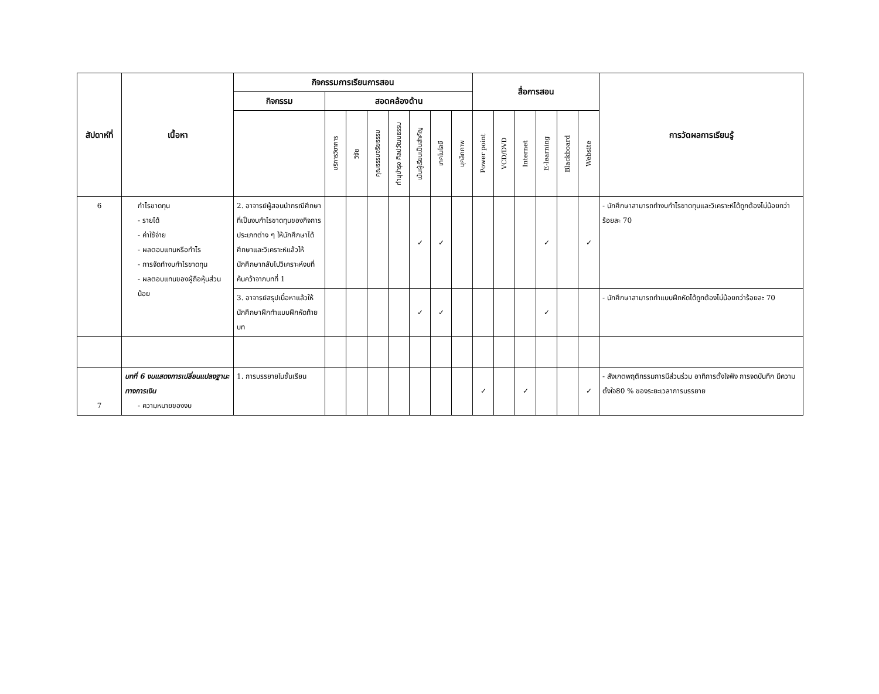| สัปดาห์ที่ | เนื้อหา | กิจกรรมการเรียนการสอน | | | | | | | | สื่อการสอน | | | | | | การวัดผลการเรียนรู้ |
| --- | --- | --- | --- | --- | --- | --- | --- | --- | --- | --- | --- | --- | --- | --- | --- | --- |
| | | กิจกรรม | สอดคล้องด้าน | | | | | | | | | | | | | |
| | | | บริการวิชาการ | วิจัย | คุณธรรมจริยธรรม | ทำนุบำรุง ศิลปวัฒนธรรม | เน้นผู้เรียนเป็นสำคัญ | เทคโนโลยี | บุคลิกภาพ | Power point | VCD/DVD | Internet | E-learning | Blackboard | Website | |
| 6 | กำไรขาดทุน - รายได้ - ค่าใช้จ่าย - ผลตอบแทนหรือกำไร - การจัดทำงบกำไรขาดทุน - ผลตอบแทนของผู้ถือหุ้นส่วนน้อย | 2. อาจารย์ผู้สอนนำกรณีศึกษาที่เป็นงบกำไรขาดทุนของกิจการประเภทต่าง ๆ ให้นักศึกษาได้ศึกษาและวิเคราะห์แล้วให้นักศึกษากลับไปวิเคราะห์งบที่ค้นคว้าจากบทที่ 1 | | | | | ✓ | ✓ | | | | | ✓ | | ✓ | - นักศึกษาสามารถทำงบกำไรขาดทุนและวิเคราะห์ได้ถูกต้องไม่น้อยกว่าร้อยละ 70 |
| | | 3. อาจารย์สรุปเนื้อหาแล้วให้นักศึกษาฝึกทำแบบฝึกหัดท้ายบท | | | | | ✓ | ✓ | | | | | ✓ | | | - นักศึกษาสามารถทำแบบฝึกหัดได้ถูกต้องไม่น้อยกว่าร้อยละ 70 |
| 7 | บทที่ 6 งบแสดงการเปลี่ยนแปลงฐานะทางการเงิน - ความหมายของงบ | 1. การบรรยายในชั้นเรียน | | | | | | | | ✓ | | ✓ | | | ✓ | - สังเกตพฤติกรรมการมีส่วนร่วม อาทิการตั้งใจฟัง การจดบันทึก มีความตั้งใจ80 % ของระยะเวลาการบรรยาย |